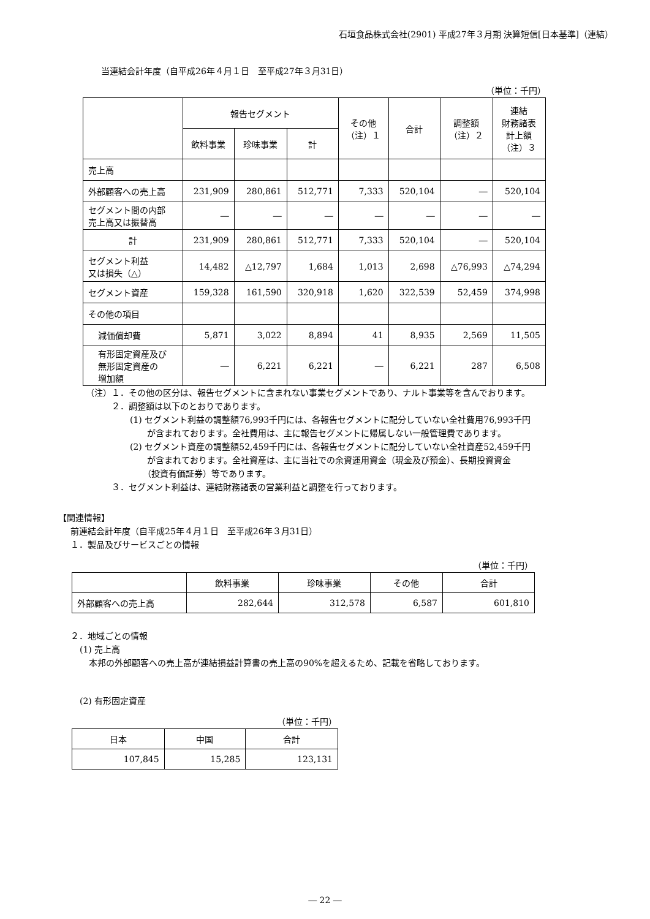石垣食品株式会社(2901) 平成27年３月期 決算短信[日本基準]（連結）
当連結会計年度（自平成26年４月１日　至平成27年３月31日）
（単位：千円）
| | 報告セグメント | | | その他 （注）１ | 合計 | 調整額 （注）２ | 連結 財務諸表 計上額 （注）３ |
| --- | --- | --- | --- | --- | --- | --- | --- |
| | 飲料事業 | 珍味事業 | 計 | | | | |
| 売上高 | | | | | | | |
| 外部顧客への売上高 | 231,909 | 280,861 | 512,771 | 7,333 | 520,104 | ― | 520,104 |
| セグメント間の内部 売上高又は振替高 | ― | ― | ― | ― | ― | ― | ― |
| 計 | 231,909 | 280,861 | 512,771 | 7,333 | 520,104 | ― | 520,104 |
| セグメント利益 又は損失（△） | 14,482 | △12,797 | 1,684 | 1,013 | 2,698 | △76,993 | △74,294 |
| セグメント資産 | 159,328 | 161,590 | 320,918 | 1,620 | 322,539 | 52,459 | 374,998 |
| その他の項目 | | | | | | | |
| 減価償却費 | 5,871 | 3,022 | 8,894 | 41 | 8,935 | 2,569 | 11,505 |
| 有形固定資産及び 無形固定資産の 増加額 | ― | 6,221 | 6,221 | ― | 6,221 | 287 | 6,508 |
（注）１．その他の区分は、報告セグメントに含まれない事業セグメントであり、ナルト事業等を含んでおります。
２．調整額は以下のとおりであります。
(1) セグメント利益の調整額76,993千円には、各報告セグメントに配分していない全社費用76,993千円
　　が含まれております。全社費用は、主に報告セグメントに帰属しない一般管理費であります。
(2) セグメント資産の調整額52,459千円には、各報告セグメントに配分していない全社資産52,459千円
　　が含まれております。全社資産は、主に当社での余資運用資金（現金及び預金）、長期投資資金
　　（投資有価証券）等であります。
３．セグメント利益は、連結財務諸表の営業利益と調整を行っております。
【関連情報】
前連結会計年度（自平成25年４月１日　至平成26年３月31日）
１．製品及びサービスごとの情報
（単位：千円）
| | 飲料事業 | 珍味事業 | その他 | 合計 |
| --- | --- | --- | --- | --- |
| 外部顧客への売上高 | 282,644 | 312,578 | 6,587 | 601,810 |
２．地域ごとの情報
(1) 売上高
本邦の外部顧客への売上高が連結損益計算書の売上高の90%を超えるため、記載を省略しております。
(2) 有形固定資産
（単位：千円）
| 日本 | 中国 | 合計 |
| --- | --- | --- |
| 107,845 | 15,285 | 123,131 |
― 22 ―